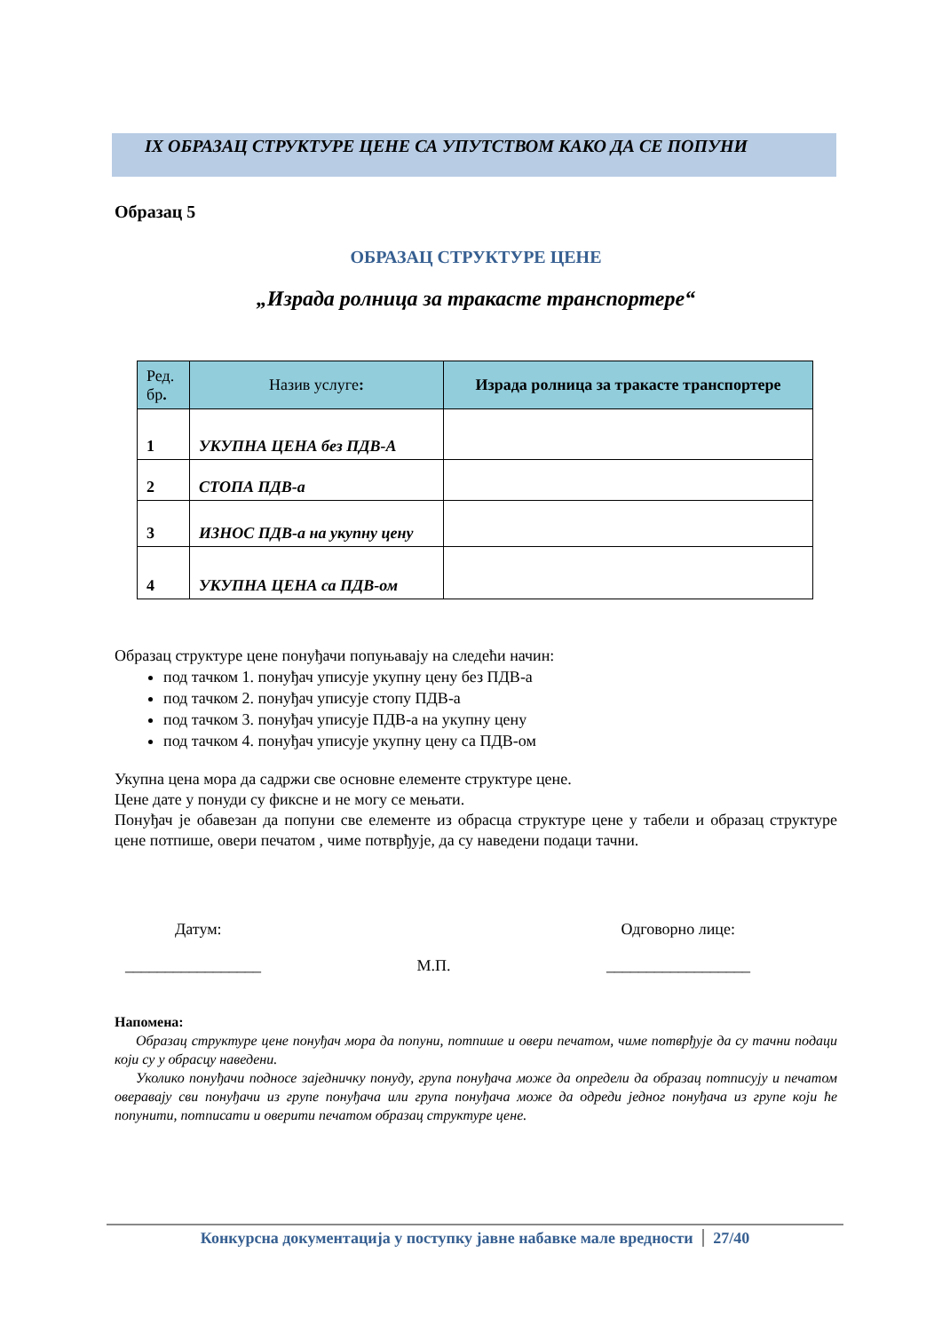IX ОБРАЗАЦ СТРУКТУРЕ ЦЕНЕ СА УПУТСТВОМ КАКО ДА СЕ ПОПУНИ
Образац 5
ОБРАЗАЦ СТРУКТУРЕ ЦЕНЕ
„Израда ролница за тракасте транспортере“
| Ред. бр . | Назив услуге : | Израда ролница за тракасте транспортере |
| --- | --- | --- |
| 1 | УКУПНА ЦЕНА без ПДВ-А | |
| 2 | СТОПА ПДВ-а | |
| 3 | ИЗНОС ПДВ-а на укупну цену | |
| 4 | УКУПНА ЦЕНА са ПДВ-ом | |
Образац структуре цене понуђачи попуњавају на следећи начин:
под тачком 1. понуђач уписује укупну цену без ПДВ-а
под тачком 2. понуђач уписује стопу ПДВ-а
под тачком 3. понуђач уписује ПДВ-а на укупну цену
под тачком 4. понуђач уписује укупну цену са ПДВ-ом
Укупна цена мора да садржи све основне елементе структуре цене.
Цене дате у понуди су фиксне и не могу се мењати.
Понуђач је обавезан да попуни све елементе из обрасца структуре цене у табели и образац структуре цене потпише, овери печатом , чиме потврђује, да су наведени подаци тачни.
Датум: Одговорно лице:
_________________ М.П. __________________
Напомена:
Образац структуре цене понуђач мора да попуни, потпише и овери печатом, чиме потврђује да су тачни подаци који су у обрасцу наведени.
Уколико понуђачи подносе заједничку понуду, група понуђача може да определи да образац потписују и печатом оверавају сви понуђачи из групе понуђача или група понуђача може да одреди једног понуђача из групе који ће попунити, потписати и оверити печатом образац структуре цене.
Конкурсна документација у поступку јавне набавке мале вредности 27/40